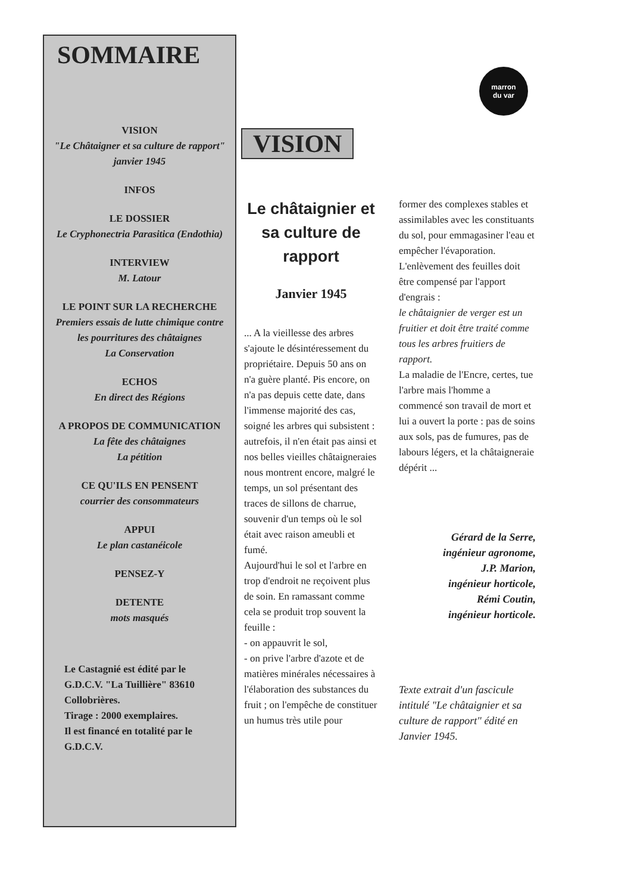SOMMAIRE
VISION
"Le Châtaigner et sa culture de rapport"
janvier 1945
INFOS
LE DOSSIER
Le Cryphonectria Parasitica (Endothia)
INTERVIEW
M. Latour
LE POINT SUR LA RECHERCHE
Premiers essais de lutte chimique contre les pourritures des châtaignes
La Conservation
ECHOS
En direct des Régions
A PROPOS DE COMMUNICATION
La fête des châtaignes
La pétition
CE QU'ILS EN PENSENT
courrier des consommateurs
APPUI
Le plan castanéicole
PENSEZ-Y
DETENTE
mots masqués
Le Castagnié est édité par le G.D.C.V. "La Tuillière" 83610 Collobrières.
Tirage : 2000 exemplaires.
Il est financé en totalité par le G.D.C.V.
marron
du var
VISION
Le châtaignier et sa culture de rapport
Janvier 1945
... A la vieillesse des arbres s'ajoute le désintéressement du propriétaire. Depuis 50 ans on n'a guère planté. Pis encore, on n'a pas depuis cette date, dans l'immense majorité des cas, soigné les arbres qui subsistent : autrefois, il n'en était pas ainsi et nos belles vieilles châtaigneraies nous montrent encore, malgré le temps, un sol présentant des traces de sillons de charrue, souvenir d'un temps où le sol était avec raison ameubli et fumé.
Aujourd'hui le sol et l'arbre en trop d'endroit ne reçoivent plus de soin. En ramassant comme cela se produit trop souvent la feuille :
- on appauvrit le sol,
- on prive l'arbre d'azote et de matières minérales nécessaires à l'élaboration des substances du fruit ; on l'empêche de constituer un humus très utile pour
former des complexes stables et assimilables avec les constituants du sol, pour emmagasiner l'eau et empêcher l'évaporation. L'enlèvement des feuilles doit être compensé par l'apport d'engrais :
le châtaignier de verger est un fruitier et doit être traité comme tous les arbres fruitiers de rapport.
La maladie de l'Encre, certes, tue l'arbre mais l'homme a commencé son travail de mort et lui a ouvert la porte : pas de soins aux sols, pas de fumures, pas de labours légers, et la châtaigneraie dépérit ...
Gérard de la Serre,
ingénieur agronome,
J.P. Marion,
ingénieur horticole,
Rémi Coutin,
ingénieur horticole.
Texte extrait d'un fascicule intitulé "Le châtaignier et sa culture de rapport" édité en Janvier 1945.